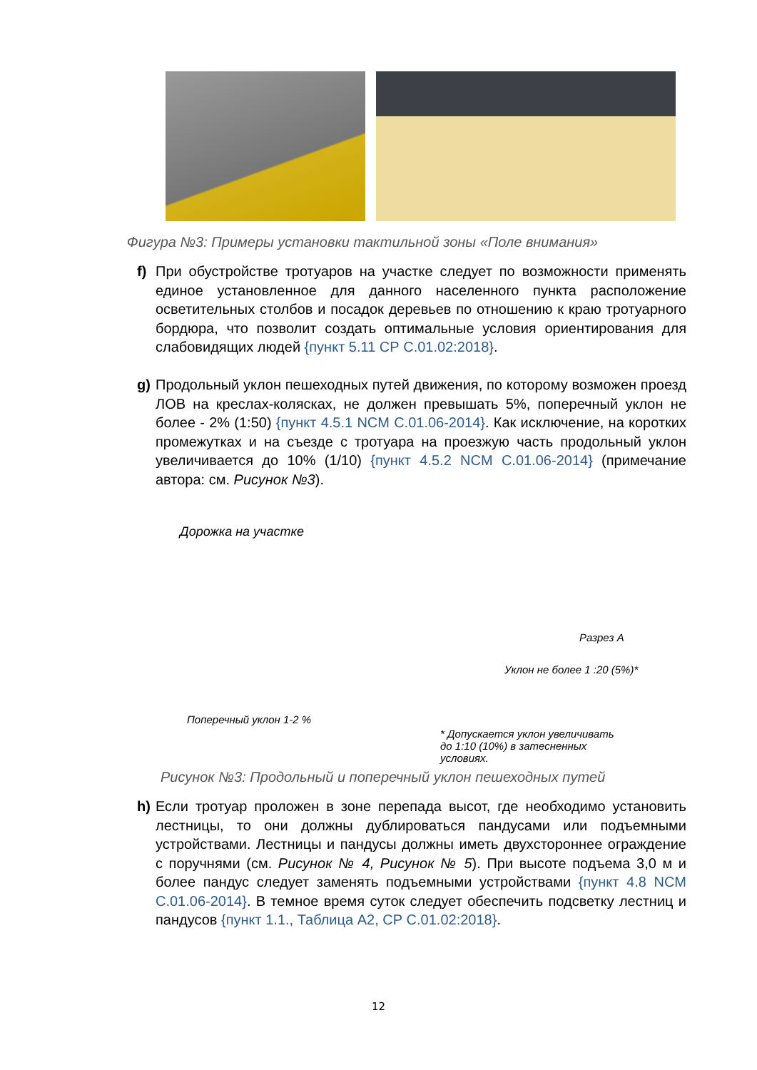Фигура №3: Примеры установки тактильной зоны «Поле внимания»
f) При обустройстве тротуаров на участке следует по возможности применять единое установленное для данного населенного пункта расположение осветительных столбов и посадок деревьев по отношению к краю тротуарного бордюра, что позволит создать оптимальные условия ориентирования для слабовидящих людей {пункт 5.11 СР С.01.02:2018}.
g) Продольный уклон пешеходных путей движения, по которому возможен проезд ЛОВ на креслах-колясках, не должен превышать 5%, поперечный уклон не более - 2% (1:50) {пункт 4.5.1 NCM C.01.06-2014}. Как исключение, на коротких промежутках и на съезде с тротуара на проезжую часть продольный уклон увеличивается до 10% (1/10) {пункт 4.5.2 NCM C.01.06-2014} (примечание автора: см. Рисунок №3).
Дорожка на участке
Поперечный уклон 1-2 %
Разрез А
Уклон не более 1 :20 (5%)*
* Допускается уклон увеличивать до 1:10 (10%) в затесненных условиях.
Рисунок №3: Продольный и поперечный уклон пешеходных путей
h) Если тротуар проложен в зоне перепада высот, где необходимо установить лестницы, то они должны дублироваться пандусами или подъемными устройствами. Лестницы и пандусы должны иметь двухстороннее ограждение с поручнями (см. Рисунок № 4, Рисунок № 5). При высоте подъема 3,0 м и более пандус следует заменять подъемными устройствами {пункт 4.8 NCM C.01.06-2014}. В темное время суток следует обеспечить подсветку лестниц и пандусов {пункт 1.1., Таблица А2, СР С.01.02:2018}.
12